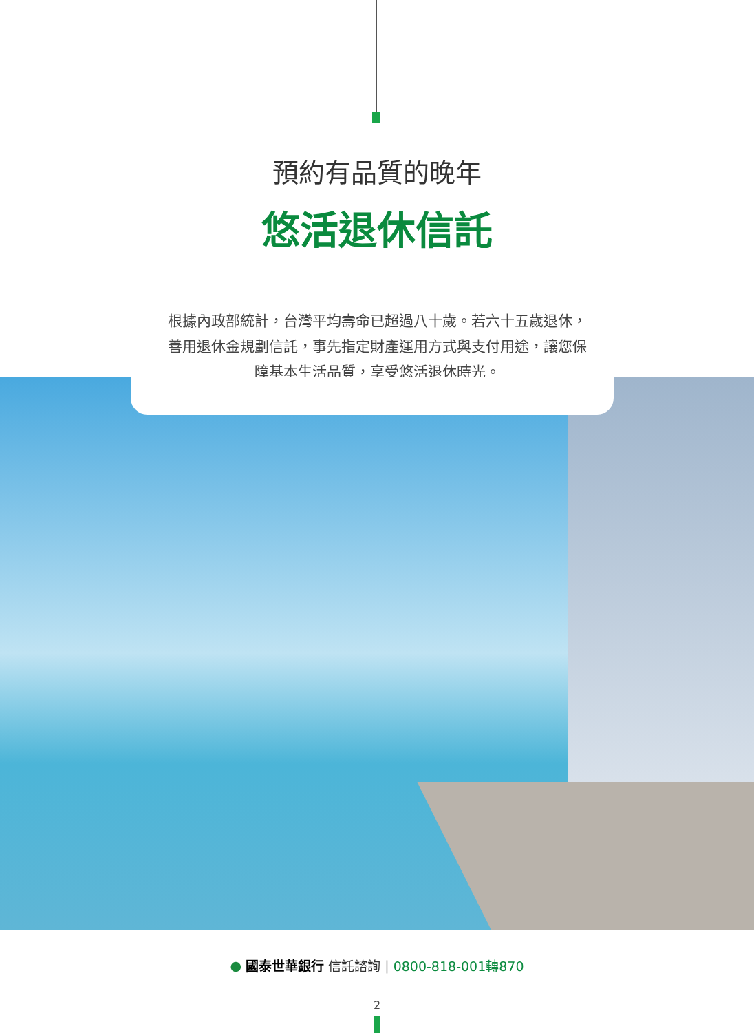預約有品質的晚年
悠活退休信託
根據內政部統計，台灣平均壽命已超過八十歲。若六十五歲退休，善用退休金規劃信託，事先指定財產運用方式與支付用途，讓您保障基本生活品質，享受悠活退休時光。
● 國泰世華銀行 信託諮詢 | 0800-818-001轉870
2